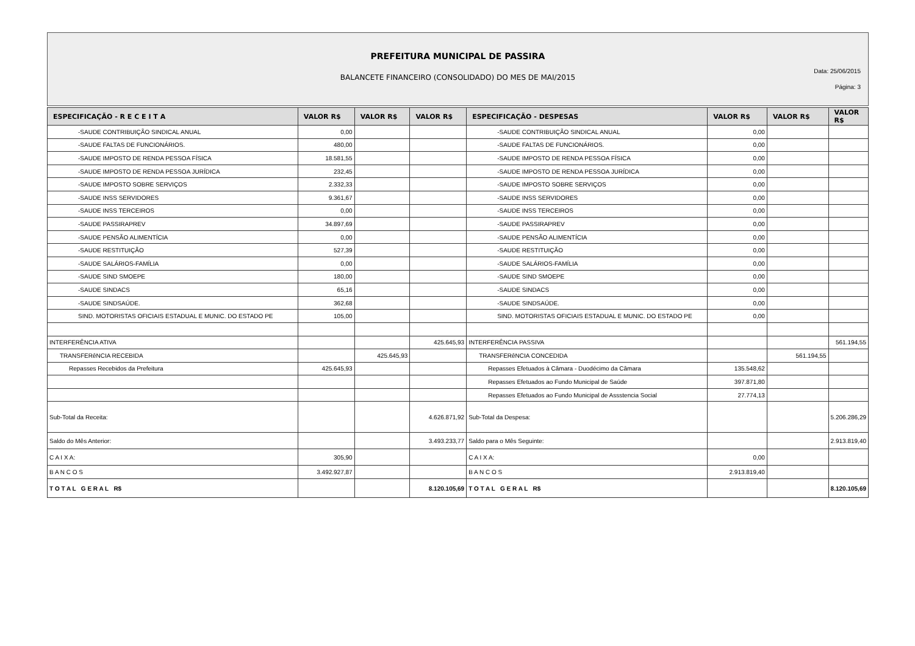PREFEITURA MUNICIPAL DE PASSIRA
BALANCETE FINANCEIRO (CONSOLIDADO) DO MES DE MAI/2015
Data: 25/06/2015
Página: 3
| ESPECIFICAÇÃO - R E C E I T A | VALOR R$ | VALOR R$ | VALOR R$ | ESPECIFICAÇÃO - DESPESAS | VALOR R$ | VALOR R$ | VALOR R$ |
| --- | --- | --- | --- | --- | --- | --- | --- |
| -SAUDE CONTRIBUIÇÃO SINDICAL ANUAL | 0,00 | | | -SAUDE CONTRIBUIÇÃO SINDICAL ANUAL | 0,00 | | |
| -SAUDE FALTAS DE FUNCIONÁRIOS. | 480,00 | | | -SAUDE FALTAS DE FUNCIONÁRIOS. | 0,00 | | |
| -SAUDE IMPOSTO DE RENDA PESSOA FÍSICA | 18.581,55 | | | -SAUDE IMPOSTO DE RENDA PESSOA FÍSICA | 0,00 | | |
| -SAUDE IMPOSTO DE RENDA PESSOA JURÍDICA | 232,45 | | | -SAUDE IMPOSTO DE RENDA PESSOA JURÍDICA | 0,00 | | |
| -SAUDE IMPOSTO SOBRE SERVIÇOS | 2.332,33 | | | -SAUDE IMPOSTO SOBRE SERVIÇOS | 0,00 | | |
| -SAUDE INSS SERVIDORES | 9.361,67 | | | -SAUDE INSS SERVIDORES | 0,00 | | |
| -SAUDE INSS TERCEIROS | 0,00 | | | -SAUDE INSS TERCEIROS | 0,00 | | |
| -SAUDE PASSIRAPREV | 34.897,69 | | | -SAUDE PASSIRAPREV | 0,00 | | |
| -SAUDE PENSÃO ALIMENTÍCIA | 0,00 | | | -SAUDE PENSÃO ALIMENTÍCIA | 0,00 | | |
| -SAUDE RESTITUIÇÃO | 527,39 | | | -SAUDE RESTITUIÇÃO | 0,00 | | |
| -SAUDE SALÁRIOS-FAMÍLIA | 0,00 | | | -SAUDE SALÁRIOS-FAMÍLIA | 0,00 | | |
| -SAUDE SIND SMOEPE | 180,00 | | | -SAUDE SIND SMOEPE | 0,00 | | |
| -SAUDE SINDACS | 65,16 | | | -SAUDE SINDACS | 0,00 | | |
| -SAUDE SINDSAÚDE. | 362,68 | | | -SAUDE SINDSAÚDE. | 0,00 | | |
| SIND. MOTORISTAS OFICIAIS ESTADUAL E MUNIC. DO ESTADO PE | 105,00 | | | SIND. MOTORISTAS OFICIAIS ESTADUAL E MUNIC. DO ESTADO PE | 0,00 | | |
| INTERFERÊNCIA ATIVA | | | 425.645,93 | INTERFERÊNCIA PASSIVA | | | 561.194,55 |
| TRANSFERêNCIA RECEBIDA | | 425.645,93 | | TRANSFERêNCIA CONCEDIDA | | 561.194,55 | |
| Repasses Recebidos da Prefeitura | 425.645,93 | | | Repasses Efetuados à Câmara - Duodécimo da Câmara | 135.548,62 | | |
| | | | | Repasses Efetuados ao Fundo Municipal de Saúde | 397.871,80 | | |
| | | | | Repasses Efetuados ao Fundo Municipal de Assstencia Social | 27.774,13 | | |
| Sub-Total da Receita: | | | 4.626.871,92 | Sub-Total da Despesa: | | | 5.206.286,29 |
| Saldo do Mês Anterior: | | | 3.493.233,77 | Saldo para o Mês Seguinte: | | | 2.913.819,40 |
| C A I X A: | 305,90 | | | C A I X A: | 0,00 | | |
| B A N C O S | 3.492.927,87 | | | B A N C O S | 2.913.819,40 | | |
| T O T A L G E R A L R$ | | | 8.120.105,69 | T O T A L G E R A L R$ | | | 8.120.105,69 |